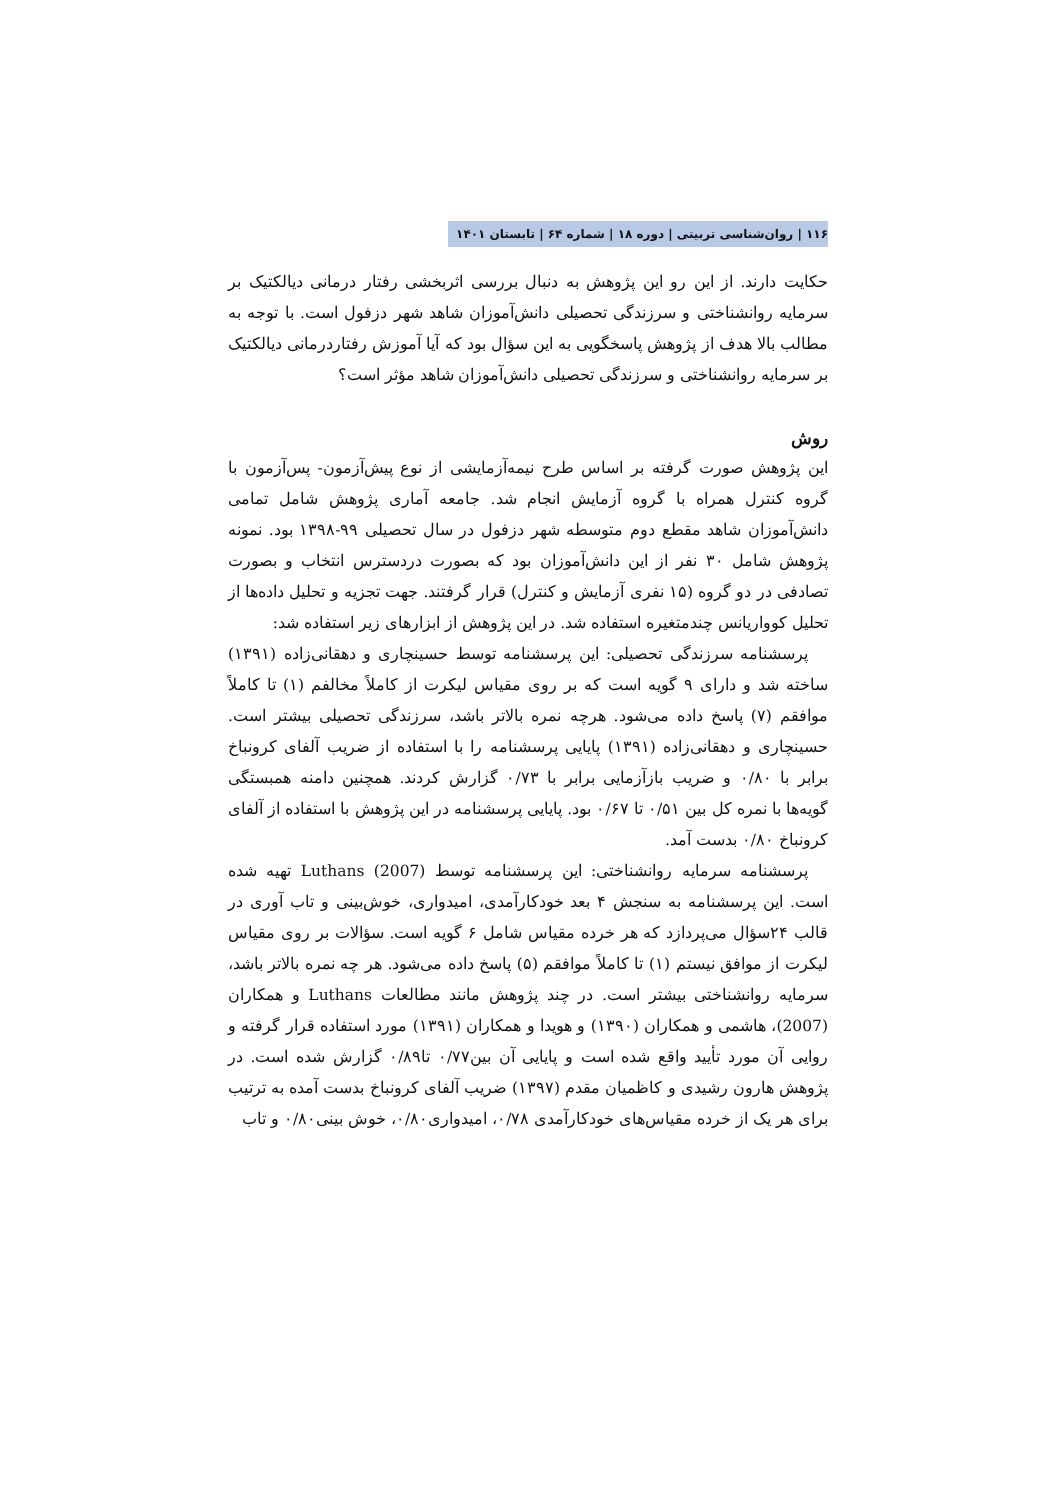۱۱۶ | روان‌شناسی تربیتی | دوره ۱۸ | شماره ۶۴ | تابستان ۱۴۰۱
حکایت دارند. از این رو این پژوهش به دنبال بررسی اثربخشی رفتار درمانی دیالکتیک بر سرمایه روانشناختی و سرزندگی تحصیلی دانش‌آموزان شاهد شهر دزفول است. با توجه به مطالب بالا هدف از پژوهش پاسخگویی به این سؤال بود که آیا آموزش رفتاردرمانی دیالکتیک بر سرمایه روانشناختی و سرزندگی تحصیلی دانش‌آموزان شاهد مؤثر است؟
روش
این پژوهش صورت گرفته بر اساس طرح نیمه‌آزمایشی از نوع پیش‌آزمون- پس‌آزمون با گروه کنترل همراه با گروه آزمایش انجام شد. جامعه آماری پژوهش شامل تمامی دانش‌آموزان شاهد مقطع دوم متوسطه شهر دزفول در سال تحصیلی ۹۹-۱۳۹۸ بود. نمونه پژوهش شامل ۳۰ نفر از این دانش‌آموزان بود که بصورت دردسترس انتخاب و بصورت تصادفی در دو گروه (۱۵ نفری آزمایش و کنترل) قرار گرفتند. جهت تجزیه و تحلیل داده‌ها از تحلیل کوواریانس چندمتغیره استفاده شد. در این پژوهش از ابزارهای زیر استفاده شد:
پرسشنامه سرزندگی تحصیلی: این پرسشنامه توسط حسینچاری و دهقانی‌زاده (۱۳۹۱) ساخته شد و دارای ۹ گویه است که بر روی مقیاس لیکرت از کاملاً مخالفم (۱) تا کاملاً موافقم (۷) پاسخ داده می‌شود. هرچه نمره بالاتر باشد، سرزندگی تحصیلی بیشتر است. حسینچاری و دهقانی‌زاده (۱۳۹۱) پایایی پرسشنامه را با استفاده از ضریب آلفای کرونباخ برابر با ۰/۸۰ و ضریب بازآزمایی برابر با ۰/۷۳ گزارش کردند. همچنین دامنه همبستگی گویه‌ها با نمره کل بین ۰/۵۱ تا ۰/۶۷ بود. پایایی پرسشنامه در این پژوهش با استفاده از آلفای کرونباخ ۰/۸۰ بدست آمد.
پرسشنامه سرمایه روانشناختی: این پرسشنامه توسط Luthans (2007) تهیه شده است. این پرسشنامه به سنجش ۴ بعد خودکارآمدی، امیدواری، خوش‌بینی و تاب آوری در قالب ۲۴سؤال می‌پردازد که هر خرده مقیاس شامل ۶ گویه است. سؤالات بر روی مقیاس لیکرت از موافق نیستم (۱) تا کاملاً موافقم (۵) پاسخ داده می‌شود. هر چه نمره بالاتر باشد، سرمایه روانشناختی بیشتر است. در چند پژوهش مانند مطالعات Luthans و همکاران (2007)، هاشمی و همکاران (۱۳۹۰) و هویدا و همکاران (۱۳۹۱) مورد استفاده قرار گرفته و روایی آن مورد تأیید واقع شده است و پایایی آن بین۰/۷۷ تا۰/۸۹ گزارش شده است. در پژوهش هارون رشیدی و کاظمیان مقدم (۱۳۹۷) ضریب آلفای کرونباخ بدست آمده به ترتیب برای هر یک از خرده مقیاس‌های خودکارآمدی ۰/۷۸، امیدواری۰/۸۰، خوش بینی۰/۸۰ و تاب